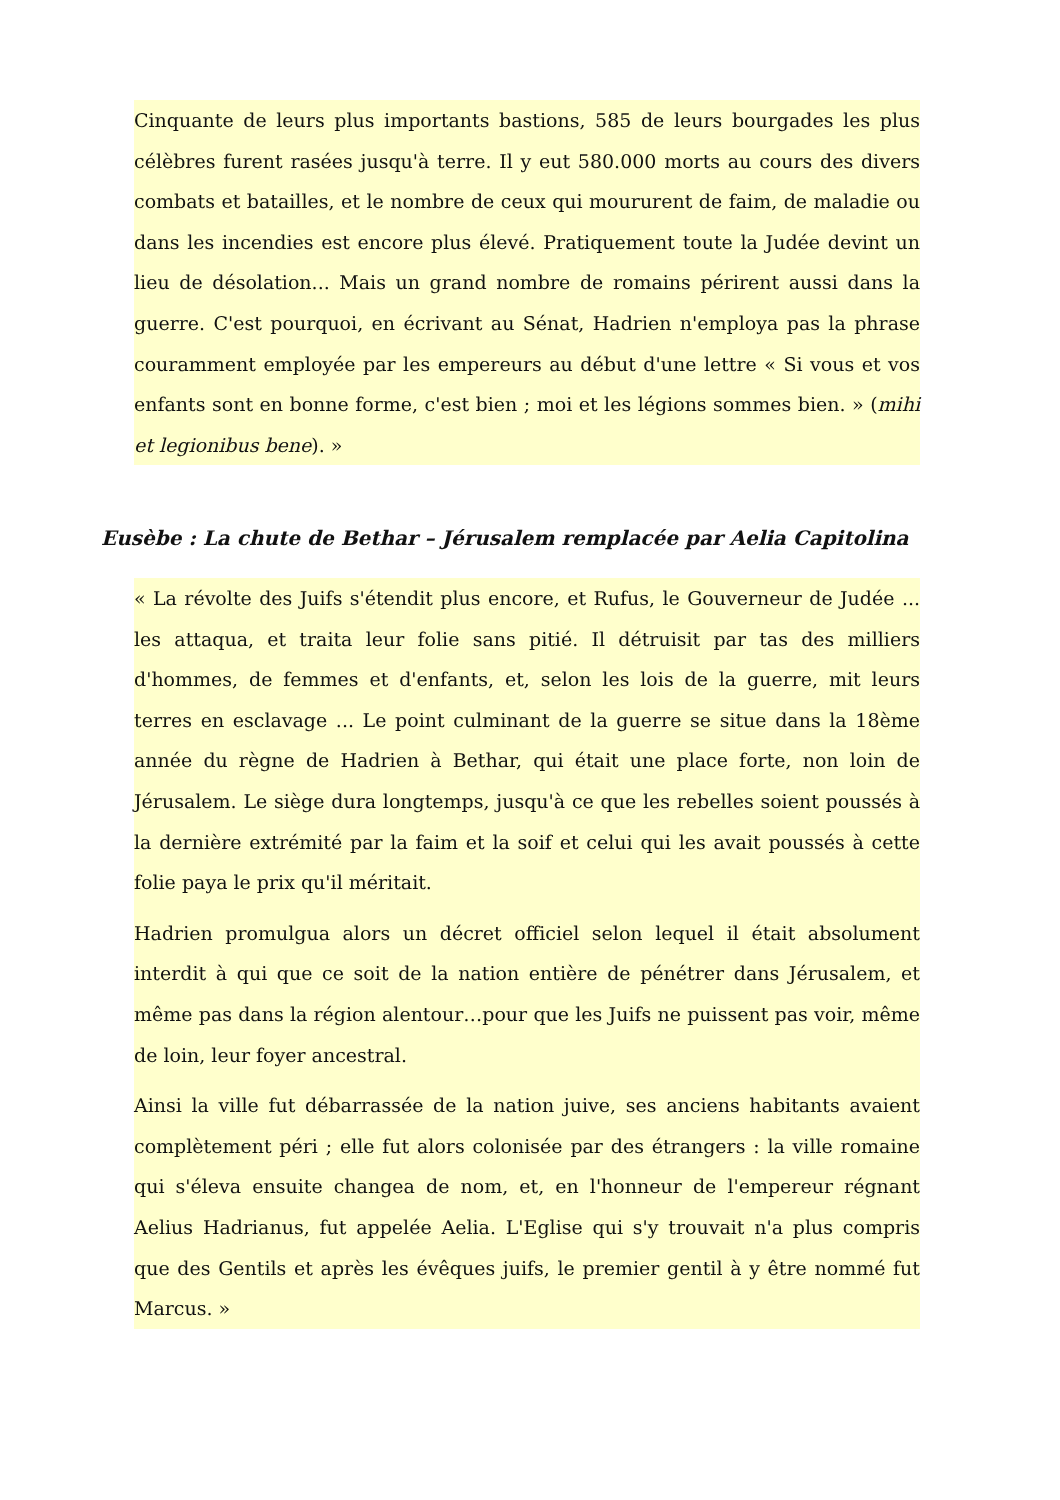Cinquante de leurs plus importants bastions, 585 de leurs bourgades les plus célèbres furent rasées jusqu'à terre. Il y eut 580.000 morts au cours des divers combats et batailles, et le nombre de ceux qui moururent de faim, de maladie ou dans les incendies est encore plus élevé. Pratiquement toute la Judée devint un lieu de désolation... Mais un grand nombre de romains périrent aussi dans la guerre. C'est pourquoi, en écrivant au Sénat, Hadrien n'employa pas la phrase couramment employée par les empereurs au début d'une lettre « Si vous et vos enfants sont en bonne forme, c'est bien ; moi et les légions sommes bien. » (mihi et legionibus bene). »
Eusèbe : La chute de Bethar – Jérusalem remplacée par Aelia Capitolina
« La révolte des Juifs s'étendit plus encore, et Rufus, le Gouverneur de Judée ... les attaqua, et traita leur folie sans pitié. Il détruisit par tas des milliers d'hommes, de femmes et d'enfants, et, selon les lois de la guerre, mit leurs terres en esclavage ... Le point culminant de la guerre se situe dans la 18ème année du règne de Hadrien à Bethar, qui était une place forte, non loin de Jérusalem. Le siège dura longtemps, jusqu'à ce que les rebelles soient poussés à la dernière extrémité par la faim et la soif et celui qui les avait poussés à cette folie paya le prix qu'il méritait.
Hadrien promulgua alors un décret officiel selon lequel il était absolument interdit à qui que ce soit de la nation entière de pénétrer dans Jérusalem, et même pas dans la région alentour…pour que les Juifs ne puissent pas voir, même de loin, leur foyer ancestral.
Ainsi la ville fut débarrassée de la nation juive, ses anciens habitants avaient complètement péri ; elle fut alors colonisée par des étrangers : la ville romaine qui s'éleva ensuite changea de nom, et, en l'honneur de l'empereur régnant Aelius Hadrianus, fut appelée Aelia. L'Eglise qui s'y trouvait n'a plus compris que des Gentils et après les évêques juifs, le premier gentil à y être nommé fut Marcus. »